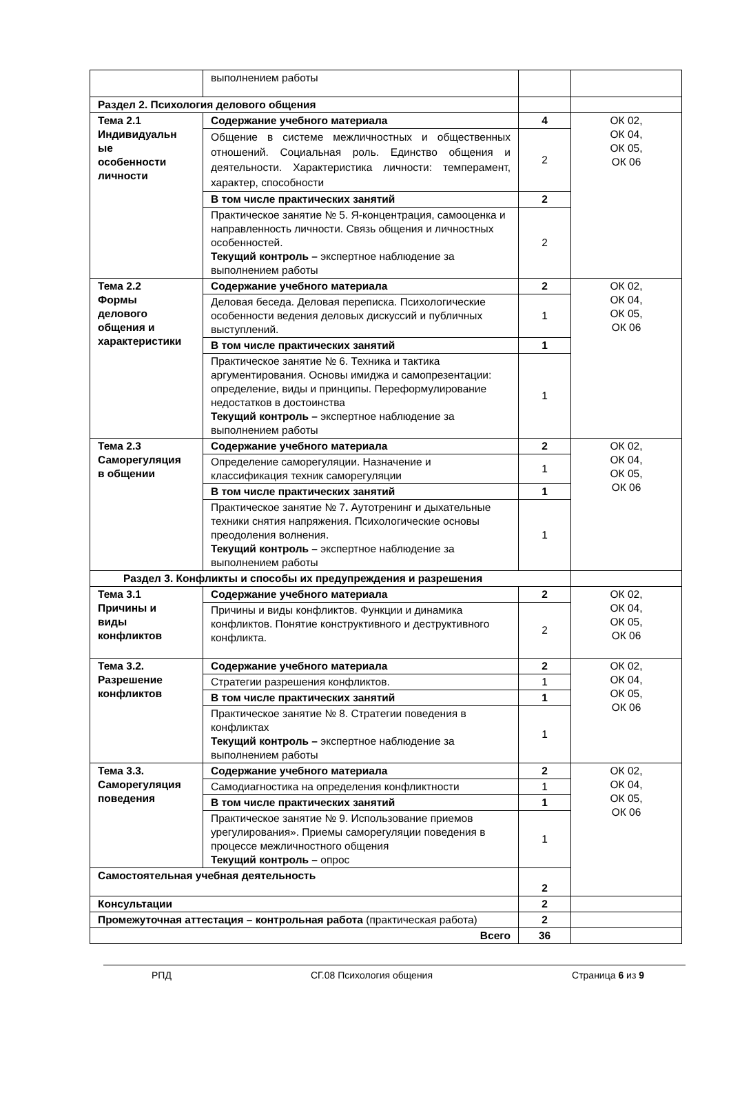| | выполнением работы | | |
| Раздел 2. Психология делового общения | | | |
| Тема 2.1 Индивидуальн ые особенности личности | Содержание учебного материала | 4 | ОК 02, ОК 04, ОК 05, ОК 06 |
| | Общение в системе межличностных и общественных отношений. Социальная роль. Единство общения и деятельности. Характеристика личности: темперамент, характер, способности | 2 | |
| | В том числе практических занятий | 2 | |
| | Практическое занятие № 5. Я-концентрация, самооценка и направленность личности. Связь общения и личностных особенностей. Текущий контроль – экспертное наблюдение за выполнением работы | 2 | |
| Тема 2.2 Формы делового общения и характеристики | Содержание учебного материала | 2 | ОК 02, ОК 04, ОК 05, ОК 06 |
| | Деловая беседа. Деловая переписка. Психологические особенности ведения деловых дискуссий и публичных выступлений. | 1 | |
| | В том числе практических занятий | 1 | |
| | Практическое занятие № 6. Техника и тактика аргументирования. Основы имиджа и самопрезентации: определение, виды и принципы. Переформулирование недостатков в достоинства Текущий контроль – экспертное наблюдение за выполнением работы | 1 | |
| Тема 2.3 Саморегуляция в общении | Содержание учебного материала | 2 | ОК 02, ОК 04, ОК 05, ОК 06 |
| | Определение саморегуляции. Назначение и классификация техник саморегуляции | 1 | |
| | В том числе практических занятий | 1 | |
| | Практическое занятие № 7 . Аутотренинг и дыхательные техники снятия напряжения. Психологические основы преодоления волнения. Текущий контроль – экспертное наблюдение за выполнением работы | 1 | |
| Раздел 3. Конфликты и способы их предупреждения и разрешения | | | |
| Тема 3.1 Причины и виды конфликтов | Содержание учебного материала | 2 | ОК 02, ОК 04, ОК 05, ОК 06 |
| | Причины и виды конфликтов. Функции и динамика конфликтов. Понятие конструктивного и деструктивного конфликта. | 2 | |
| Тема 3.2. Разрешение конфликтов | Содержание учебного материала | 2 | ОК 02, ОК 04, ОК 05, ОК 06 |
| | Стратегии разрешения конфликтов. | 1 | |
| | В том числе практических занятий | 1 | |
| | Практическое занятие № 8. Стратегии поведения в конфликтах Текущий контроль – экспертное наблюдение за выполнением работы | 1 | |
| Тема 3.3. Саморегуляция поведения | Содержание учебного материала | 2 | ОК 02, ОК 04, ОК 05, ОК 06 |
| | Самодиагностика на определения конфликтности | 1 | |
| | В том числе практических занятий | 1 | |
| | Практическое занятие № 9. Использование приемов урегулирования». Приемы саморегуляции поведения в процессе межличностного общения Текущий контроль – опрос | 1 | |
| Самостоятельная учебная деятельность | | 2 | |
| Консультации | | 2 | |
| Промежуточная аттестация – контрольная работа (практическая работа) | | 2 | |
| Всего | | 36 | |
РПД СГ.08 Психология общения Страница 6 из 9